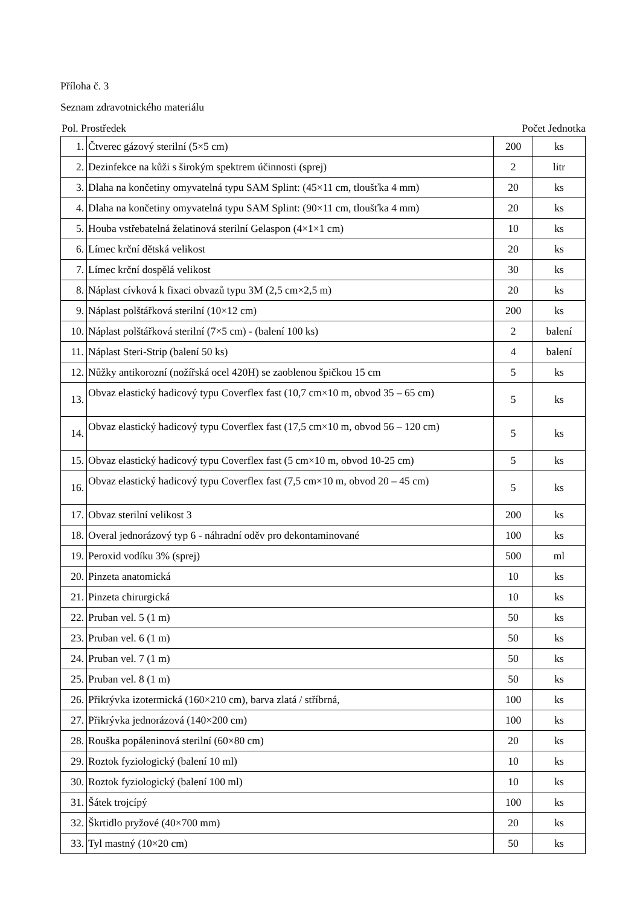Příloha č. 3
Seznam zdravotnického materiálu
Pol. Prostředek Počet Jednotka
| 1. | Čtverec gázový sterilní (5×5 cm) | 200 | ks |
| 2. | Dezinfekce na kůži s širokým spektrem účinnosti (sprej) | 2 | litr |
| 3. | Dlaha na končetiny omyvatelná typu SAM Splint: (45×11 cm, tloušťka 4 mm) | 20 | ks |
| 4. | Dlaha na končetiny omyvatelná typu SAM Splint: (90×11 cm, tloušťka 4 mm) | 20 | ks |
| 5. | Houba vstřebatelná želatinová sterilní Gelaspon (4×1×1 cm) | 10 | ks |
| 6. | Límec krční dětská velikost | 20 | ks |
| 7. | Límec krční dospělá velikost | 30 | ks |
| 8. | Náplast cívková k fixaci obvazů typu 3M (2,5 cm×2,5 m) | 20 | ks |
| 9. | Náplast polštářková sterilní (10×12 cm) | 200 | ks |
| 10. | Náplast polštářková sterilní (7×5 cm) - (balení 100 ks) | 2 | balení |
| 11. | Náplast Steri-Strip (balení 50 ks) | 4 | balení |
| 12. | Nůžky antikorozní (nožířská ocel 420H) se zaoblenou špičkou 15 cm | 5 | ks |
| 13. | Obvaz elastický hadicový typu Coverflex fast (10,7 cm×10 m, obvod 35 – 65 cm) | 5 | ks |
| 14. | Obvaz elastický hadicový typu Coverflex fast (17,5 cm×10 m, obvod 56 – 120 cm) | 5 | ks |
| 15. | Obvaz elastický hadicový typu Coverflex fast (5 cm×10 m, obvod 10-25 cm) | 5 | ks |
| 16. | Obvaz elastický hadicový typu Coverflex fast (7,5 cm×10 m, obvod 20 – 45 cm) | 5 | ks |
| 17. | Obvaz sterilní velikost 3 | 200 | ks |
| 18. | Overal jednorázový typ 6 - náhradní oděv pro dekontaminované | 100 | ks |
| 19. | Peroxid vodíku 3% (sprej) | 500 | ml |
| 20. | Pinzeta anatomická | 10 | ks |
| 21. | Pinzeta chirurgická | 10 | ks |
| 22. | Pruban vel. 5 (1 m) | 50 | ks |
| 23. | Pruban vel. 6 (1 m) | 50 | ks |
| 24. | Pruban vel. 7 (1 m) | 50 | ks |
| 25. | Pruban vel. 8 (1 m) | 50 | ks |
| 26. | Přikrývka izotermická (160×210 cm), barva zlatá / stříbrná, | 100 | ks |
| 27. | Přikrývka jednorázová (140×200 cm) | 100 | ks |
| 28. | Rouška popáleninová sterilní (60×80 cm) | 20 | ks |
| 29. | Roztok fyziologický (balení 10 ml) | 10 | ks |
| 30. | Roztok fyziologický (balení 100 ml) | 10 | ks |
| 31. | Šátek trojcípý | 100 | ks |
| 32. | Škrtidlo pryžové (40×700 mm) | 20 | ks |
| 33. | Tyl mastný (10×20 cm) | 50 | ks |